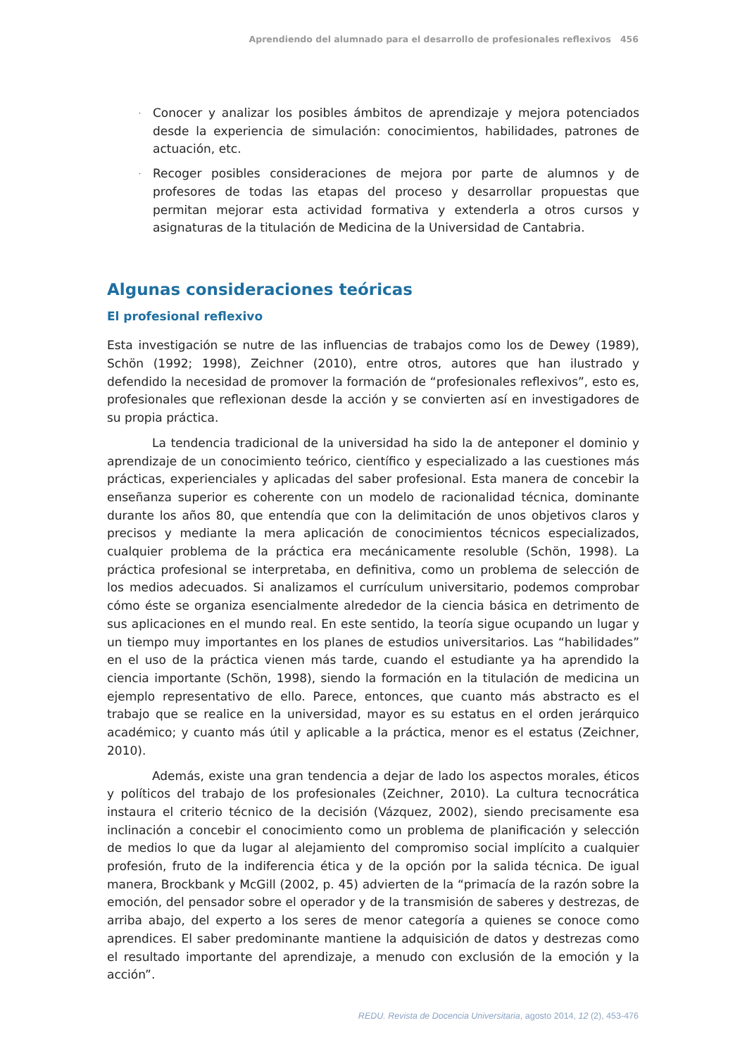Aprendiendo del alumnado para el desarrollo de profesionales reflexivos 456
· Conocer y analizar los posibles ámbitos de aprendizaje y mejora potenciados desde la experiencia de simulación: conocimientos, habilidades, patrones de actuación, etc.
· Recoger posibles consideraciones de mejora por parte de alumnos y de profesores de todas las etapas del proceso y desarrollar propuestas que permitan mejorar esta actividad formativa y extenderla a otros cursos y asignaturas de la titulación de Medicina de la Universidad de Cantabria.
Algunas consideraciones teóricas
El profesional reflexivo
Esta investigación se nutre de las influencias de trabajos como los de Dewey (1989), Schön (1992; 1998), Zeichner (2010), entre otros, autores que han ilustrado y defendido la necesidad de promover la formación de “profesionales reflexivos”, esto es, profesionales que reflexionan desde la acción y se convierten así en investigadores de su propia práctica.
La tendencia tradicional de la universidad ha sido la de anteponer el dominio y aprendizaje de un conocimiento teórico, científico y especializado a las cuestiones más prácticas, experienciales y aplicadas del saber profesional. Esta manera de concebir la enseñanza superior es coherente con un modelo de racionalidad técnica, dominante durante los años 80, que entendía que con la delimitación de unos objetivos claros y precisos y mediante la mera aplicación de conocimientos técnicos especializados, cualquier problema de la práctica era mecánicamente resoluble (Schön, 1998). La práctica profesional se interpretaba, en definitiva, como un problema de selección de los medios adecuados. Si analizamos el currículum universitario, podemos comprobar cómo éste se organiza esencialmente alrededor de la ciencia básica en detrimento de sus aplicaciones en el mundo real. En este sentido, la teoría sigue ocupando un lugar y un tiempo muy importantes en los planes de estudios universitarios. Las “habilidades” en el uso de la práctica vienen más tarde, cuando el estudiante ya ha aprendido la ciencia importante (Schön, 1998), siendo la formación en la titulación de medicina un ejemplo representativo de ello. Parece, entonces, que cuanto más abstracto es el trabajo que se realice en la universidad, mayor es su estatus en el orden jerárquico académico; y cuanto más útil y aplicable a la práctica, menor es el estatus (Zeichner, 2010).
Además, existe una gran tendencia a dejar de lado los aspectos morales, éticos y políticos del trabajo de los profesionales (Zeichner, 2010). La cultura tecnocrática instaura el criterio técnico de la decisión (Vázquez, 2002), siendo precisamente esa inclinación a concebir el conocimiento como un problema de planificación y selección de medios lo que da lugar al alejamiento del compromiso social implícito a cualquier profesión, fruto de la indiferencia ética y de la opción por la salida técnica. De igual manera, Brockbank y McGill (2002, p. 45) advierten de la “primacía de la razón sobre la emoción, del pensador sobre el operador y de la transmisión de saberes y destrezas, de arriba abajo, del experto a los seres de menor categoría a quienes se conoce como aprendices. El saber predominante mantiene la adquisición de datos y destrezas como el resultado importante del aprendizaje, a menudo con exclusión de la emoción y la acción”.
REDU. Revista de Docencia Universitaria, agosto 2014, 12 (2), 453-476